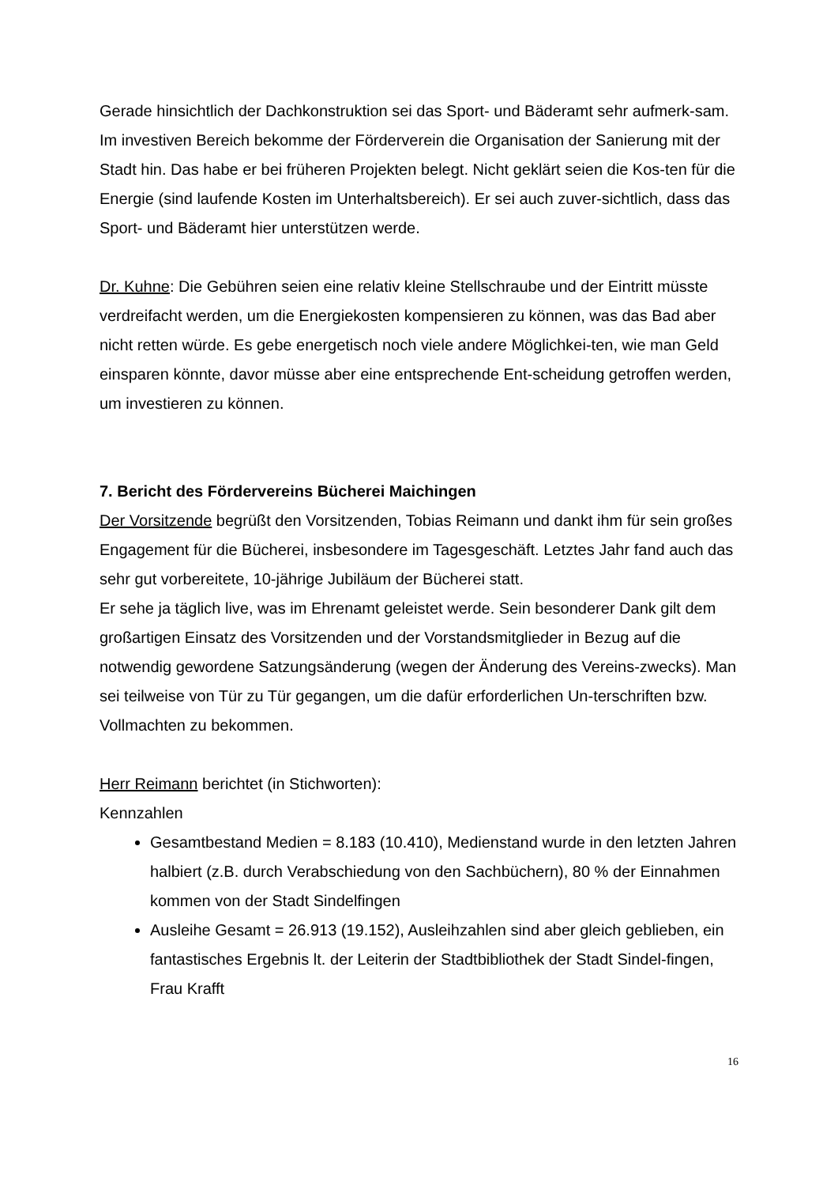Gerade hinsichtlich der Dachkonstruktion sei das Sport- und Bäderamt sehr aufmerk-sam.
Im investiven Bereich bekomme der Förderverein die Organisation der Sanierung mit der Stadt hin. Das habe er bei früheren Projekten belegt. Nicht geklärt seien die Kos-ten für die Energie (sind laufende Kosten im Unterhaltsbereich). Er sei auch zuver-sichtlich, dass das Sport- und Bäderamt hier unterstützen werde.
Dr. Kuhne: Die Gebühren seien eine relativ kleine Stellschraube und der Eintritt müsste verdreifacht werden, um die Energiekosten kompensieren zu können, was das Bad aber nicht retten würde. Es gebe energetisch noch viele andere Möglichkei-ten, wie man Geld einsparen könnte, davor müsse aber eine entsprechende Ent-scheidung getroffen werden, um investieren zu können.
7. Bericht des Fördervereins Bücherei Maichingen
Der Vorsitzende begrüßt den Vorsitzenden, Tobias Reimann und dankt ihm für sein großes Engagement für die Bücherei, insbesondere im Tagesgeschäft. Letztes Jahr fand auch das sehr gut vorbereitete, 10-jährige Jubiläum der Bücherei statt.
Er sehe ja täglich live, was im Ehrenamt geleistet werde. Sein besonderer Dank gilt dem großartigen Einsatz des Vorsitzenden und der Vorstandsmitglieder in Bezug auf die notwendig gewordene Satzungsänderung (wegen der Änderung des Vereins-zwecks). Man sei teilweise von Tür zu Tür gegangen, um die dafür erforderlichen Un-terschriften bzw. Vollmachten zu bekommen.
Herr Reimann berichtet (in Stichworten):
Kennzahlen
Gesamtbestand Medien = 8.183 (10.410), Medienstand wurde in den letzten Jahren halbiert (z.B. durch Verabschiedung von den Sachbüchern), 80 % der Einnahmen kommen von der Stadt Sindelfingen
Ausleihe Gesamt = 26.913 (19.152), Ausleihzahlen sind aber gleich geblieben, ein fantastisches Ergebnis lt. der Leiterin der Stadtbibliothek der Stadt Sindel-fingen, Frau Krafft
16